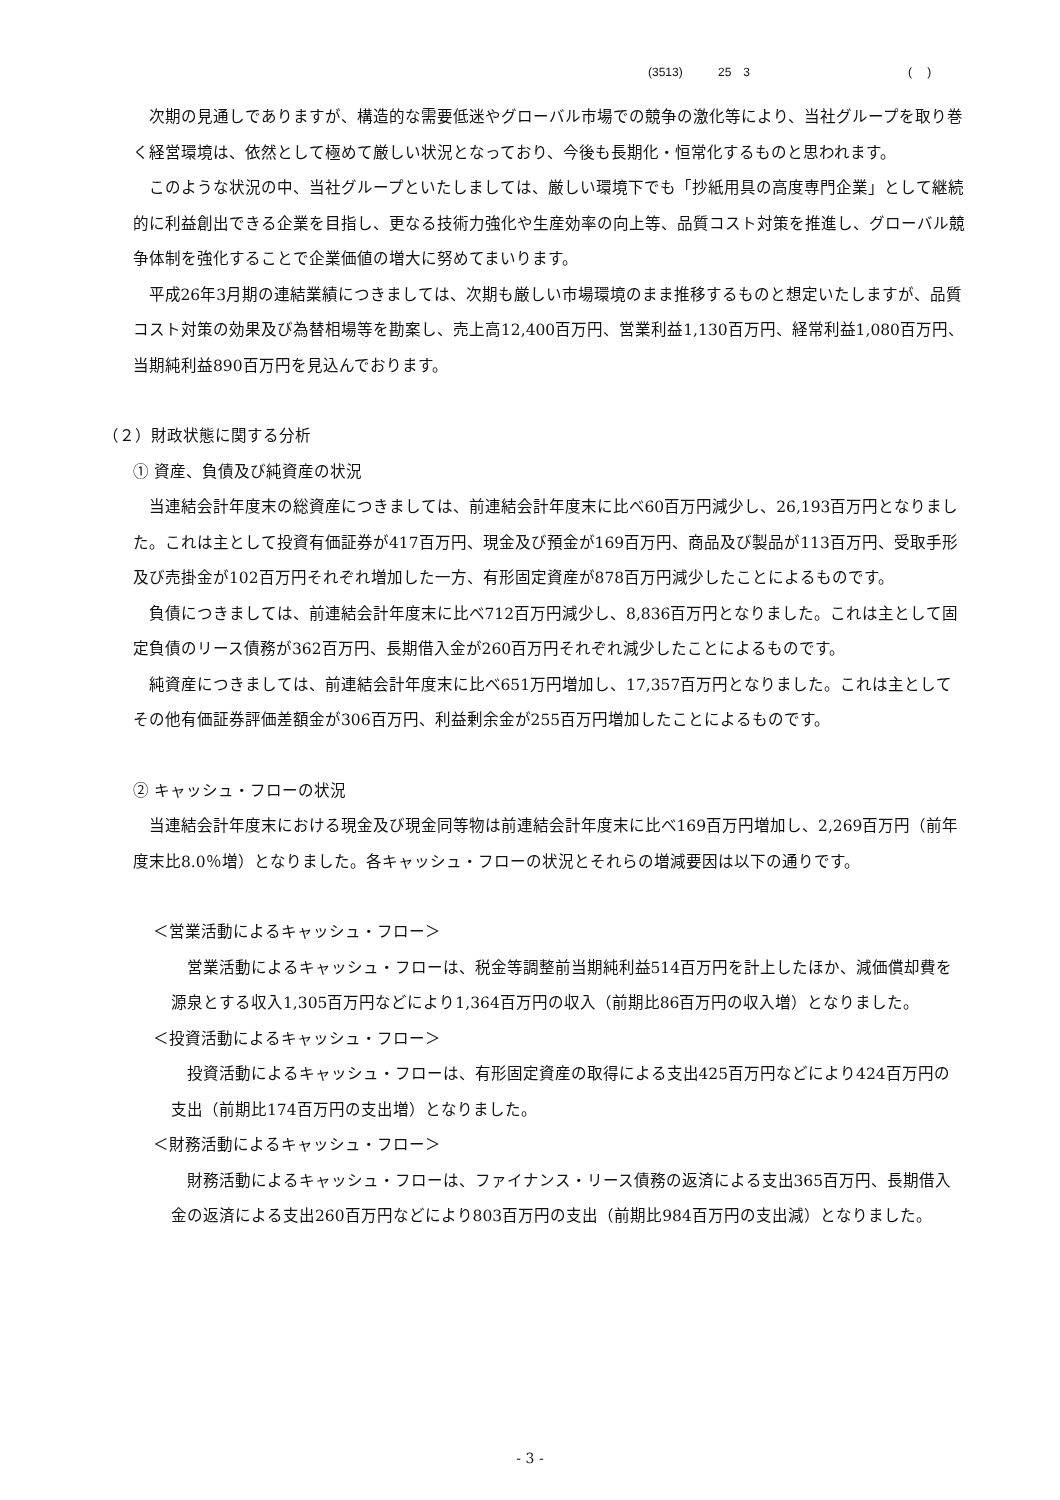(3513) 25　3 (　 )
次期の見通しでありますが、構造的な需要低迷やグローバル市場での競争の激化等により、当社グループを取り巻く経営環境は、依然として極めて厳しい状況となっており、今後も長期化・恒常化するものと思われます。
このような状況の中、当社グループといたしましては、厳しい環境下でも「抄紙用具の高度専門企業」として継続的に利益創出できる企業を目指し、更なる技術力強化や生産効率の向上等、品質コスト対策を推進し、グローバル競争体制を強化することで企業価値の増大に努めてまいります。
平成26年3月期の連結業績につきましては、次期も厳しい市場環境のまま推移するものと想定いたしますが、品質コスト対策の効果及び為替相場等を勘案し、売上高12,400百万円、営業利益1,130百万円、経常利益1,080百万円、当期純利益890百万円を見込んでおります。
（２）財政状態に関する分析
① 資産、負債及び純資産の状況
当連結会計年度末の総資産につきましては、前連結会計年度末に比べ60百万円減少し、26,193百万円となりました。これは主として投資有価証券が417百万円、現金及び預金が169百万円、商品及び製品が113百万円、受取手形及び売掛金が102百万円それぞれ増加した一方、有形固定資産が878百万円減少したことによるものです。
負債につきましては、前連結会計年度末に比べ712百万円減少し、8,836百万円となりました。これは主として固定負債のリース債務が362百万円、長期借入金が260百万円それぞれ減少したことによるものです。
純資産につきましては、前連結会計年度末に比べ651万円増加し、17,357百万円となりました。これは主としてその他有価証券評価差額金が306百万円、利益剰余金が255百万円増加したことによるものです。
② キャッシュ・フローの状況
当連結会計年度末における現金及び現金同等物は前連結会計年度末に比べ169百万円増加し、2,269百万円（前年度末比8.0％増）となりました。各キャッシュ・フローの状況とそれらの増減要因は以下の通りです。
＜営業活動によるキャッシュ・フロー＞
営業活動によるキャッシュ・フローは、税金等調整前当期純利益514百万円を計上したほか、減価償却費を源泉とする収入1,305百万円などにより1,364百万円の収入（前期比86百万円の収入増）となりました。
＜投資活動によるキャッシュ・フロー＞
投資活動によるキャッシュ・フローは、有形固定資産の取得による支出425百万円などにより424百万円の支出（前期比174百万円の支出増）となりました。
＜財務活動によるキャッシュ・フロー＞
財務活動によるキャッシュ・フローは、ファイナンス・リース債務の返済による支出365百万円、長期借入金の返済による支出260百万円などにより803百万円の支出（前期比984百万円の支出減）となりました。
- 3 -